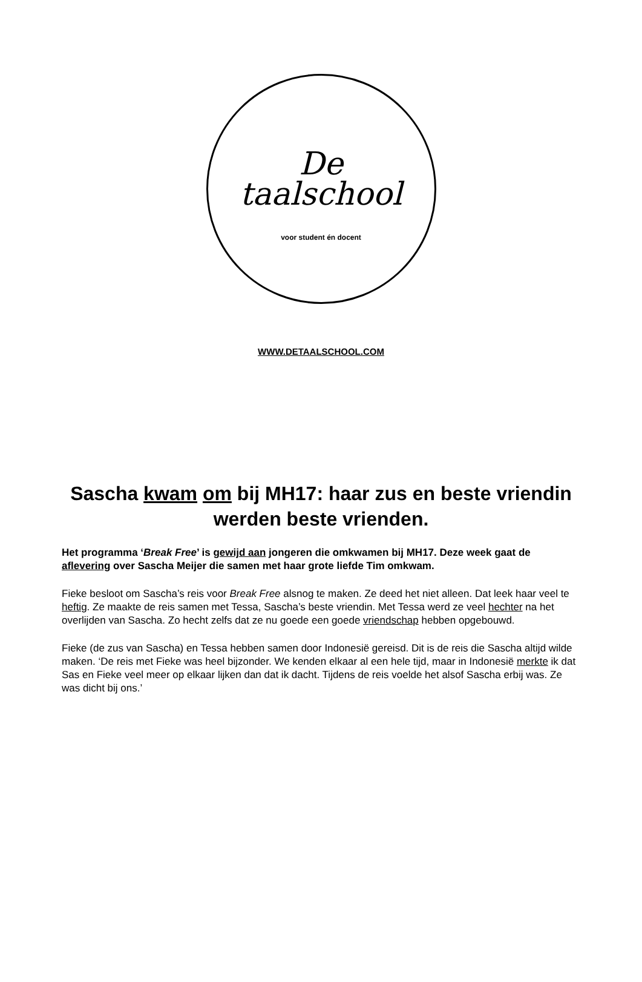De
taalschool
voor student én docent
WWW.DETAALSCHOOL.COM
Sascha kwam om bij MH17: haar zus en beste vriendin werden beste vrienden.
Het programma ‘Break Free’ is gewijd aan jongeren die omkwamen bij MH17. Deze week gaat de aflevering over Sascha Meijer die samen met haar grote liefde Tim omkwam.
Fieke besloot om Sascha’s reis voor Break Free alsnog te maken. Ze deed het niet alleen. Dat leek haar veel te heftig. Ze maakte de reis samen met Tessa, Sascha’s beste vriendin. Met Tessa werd ze veel hechter na het overlijden van Sascha. Zo hecht zelfs dat ze nu goede een goede vriendschap hebben opgebouwd.
Fieke (de zus van Sascha) en Tessa hebben samen door Indonesië gereisd. Dit is de reis die Sascha altijd wilde maken. ‘De reis met Fieke was heel bijzonder. We kenden elkaar al een hele tijd, maar in Indonesië merkte ik dat Sas en Fieke veel meer op elkaar lijken dan dat ik dacht. Tijdens de reis voelde het alsof Sascha erbij was. Ze was dicht bij ons.’